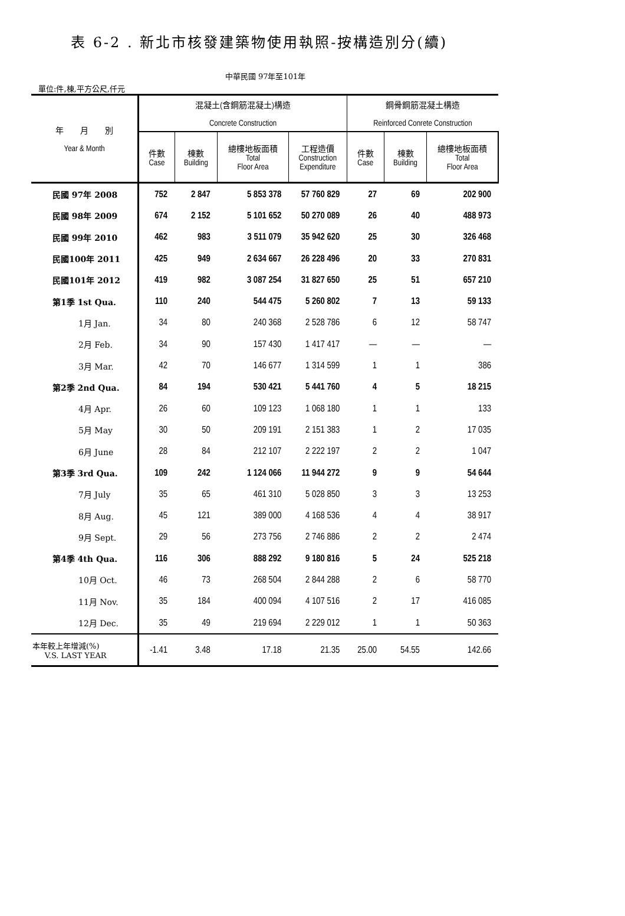表 6-2 . 新北市核發建築物使用執照-按構造別分(續)
中華民國 97年至101年
單位:件,棟,平方公尺,仟元
| 年 月 別 Year & Month | 混凝土(含鋼筋混凝土)構造 Concrete Construction | | | | 鋼骨鋼筋混凝土構造 Reinforced Conrete Construction | | |
| --- | --- | --- | --- | --- | --- | --- | --- |
| | 件數 Case | 棟數 Building | 總樓地板面積 Total Floor Area | 工程造價 Construction Expenditure | 件數 Case | 棟數 Building | 總樓地板面積 Total Floor Area |
| 民國 97年 2008 | 752 | 2 847 | 5 853 378 | 57 760 829 | 27 | 69 | 202 900 |
| 民國 98年 2009 | 674 | 2 152 | 5 101 652 | 50 270 089 | 26 | 40 | 488 973 |
| 民國 99年 2010 | 462 | 983 | 3 511 079 | 35 942 620 | 25 | 30 | 326 468 |
| 民國100年 2011 | 425 | 949 | 2 634 667 | 26 228 496 | 20 | 33 | 270 831 |
| 民國101年 2012 | 419 | 982 | 3 087 254 | 31 827 650 | 25 | 51 | 657 210 |
| 第1季 1st Qua. | 110 | 240 | 544 475 | 5 260 802 | 7 | 13 | 59 133 |
| 1月 Jan. | 34 | 80 | 240 368 | 2 528 786 | 6 | 12 | 58 747 |
| 2月 Feb. | 34 | 90 | 157 430 | 1 417 417 | — | — | — |
| 3月 Mar. | 42 | 70 | 146 677 | 1 314 599 | 1 | 1 | 386 |
| 第2季 2nd Qua. | 84 | 194 | 530 421 | 5 441 760 | 4 | 5 | 18 215 |
| 4月 Apr. | 26 | 60 | 109 123 | 1 068 180 | 1 | 1 | 133 |
| 5月 May | 30 | 50 | 209 191 | 2 151 383 | 1 | 2 | 17 035 |
| 6月 June | 28 | 84 | 212 107 | 2 222 197 | 2 | 2 | 1 047 |
| 第3季 3rd Qua. | 109 | 242 | 1 124 066 | 11 944 272 | 9 | 9 | 54 644 |
| 7月 July | 35 | 65 | 461 310 | 5 028 850 | 3 | 3 | 13 253 |
| 8月 Aug. | 45 | 121 | 389 000 | 4 168 536 | 4 | 4 | 38 917 |
| 9月 Sept. | 29 | 56 | 273 756 | 2 746 886 | 2 | 2 | 2 474 |
| 第4季 4th Qua. | 116 | 306 | 888 292 | 9 180 816 | 5 | 24 | 525 218 |
| 10月 Oct. | 46 | 73 | 268 504 | 2 844 288 | 2 | 6 | 58 770 |
| 11月 Nov. | 35 | 184 | 400 094 | 4 107 516 | 2 | 17 | 416 085 |
| 12月 Dec. | 35 | 49 | 219 694 | 2 229 012 | 1 | 1 | 50 363 |
| 本年較上年增減(%) V.S. LAST YEAR | -1.41 | 3.48 | 17.18 | 21.35 | 25.00 | 54.55 | 142.66 |